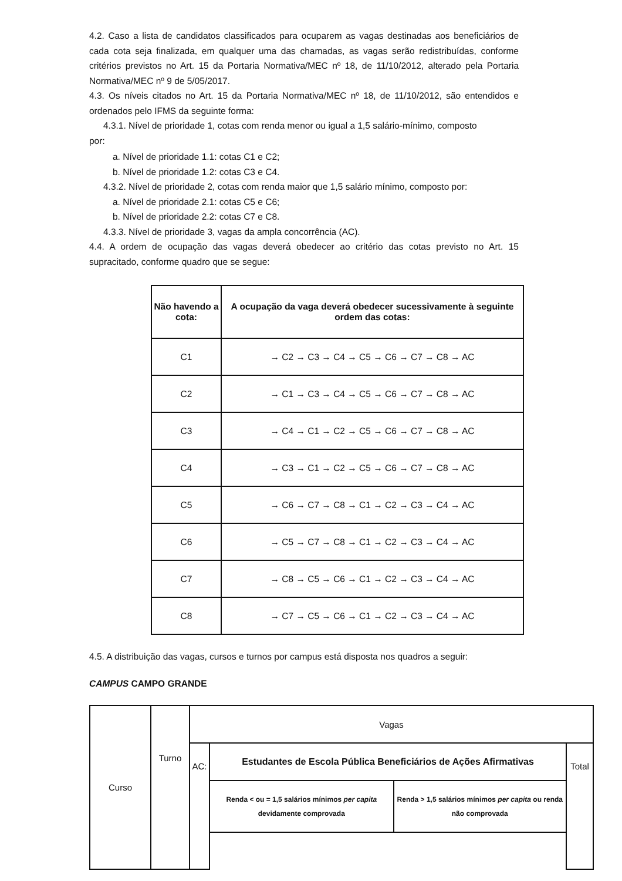4.2. Caso a lista de candidatos classificados para ocuparem as vagas destinadas aos beneficiários de cada cota seja finalizada, em qualquer uma das chamadas, as vagas serão redistribuídas, conforme critérios previstos no Art. 15 da Portaria Normativa/MEC nº 18, de 11/10/2012, alterado pela Portaria Normativa/MEC nº 9 de 5/05/2017.
4.3. Os níveis citados no Art. 15 da Portaria Normativa/MEC nº 18, de 11/10/2012, são entendidos e ordenados pelo IFMS da seguinte forma:
4.3.1. Nível de prioridade 1, cotas com renda menor ou igual a 1,5 salário-mínimo, composto
por:
a. Nível de prioridade 1.1: cotas C1 e C2;
b. Nível de prioridade 1.2: cotas C3 e C4.
4.3.2. Nível de prioridade 2, cotas com renda maior que 1,5 salário mínimo, composto por:
a. Nível de prioridade 2.1: cotas C5 e C6;
b. Nível de prioridade 2.2: cotas C7 e C8.
4.3.3. Nível de prioridade 3, vagas da ampla concorrência (AC).
4.4. A ordem de ocupação das vagas deverá obedecer ao critério das cotas previsto no Art. 15 supracitado, conforme quadro que se segue:
| Não havendo a cota: | A ocupação da vaga deverá obedecer sucessivamente à seguinte ordem das cotas: |
| --- | --- |
| C1 | → C2 → C3 → C4 → C5 → C6 → C7 → C8 → AC |
| C2 | → C1 → C3 → C4 → C5 → C6 → C7 → C8 → AC |
| C3 | → C4 → C1 → C2 → C5 → C6 → C7 → C8 → AC |
| C4 | → C3 → C1 → C2 → C5 → C6 → C7 → C8 → AC |
| C5 | → C6 → C7 → C8 → C1 → C2 → C3 → C4 → AC |
| C6 | → C5 → C7 → C8 → C1 → C2 → C3 → C4 → AC |
| C7 | → C8 → C5 → C6 → C1 → C2 → C3 → C4 → AC |
| C8 | → C7 → C5 → C6 → C1 → C2 → C3 → C4 → AC |
4.5. A distribuição das vagas, cursos e turnos por campus está disposta nos quadros a seguir:
CAMPUS CAMPO GRANDE
| Curso | Turno | Vagas | | | |
| | | AC: | Estudantes de Escola Pública Beneficiários de Ações Afirmativas | | Total |
| | | | Renda < ou = 1,5 salários mínimos per capita devidamente comprovada | Renda > 1,5 salários mínimos per capita ou renda não comprovada | |